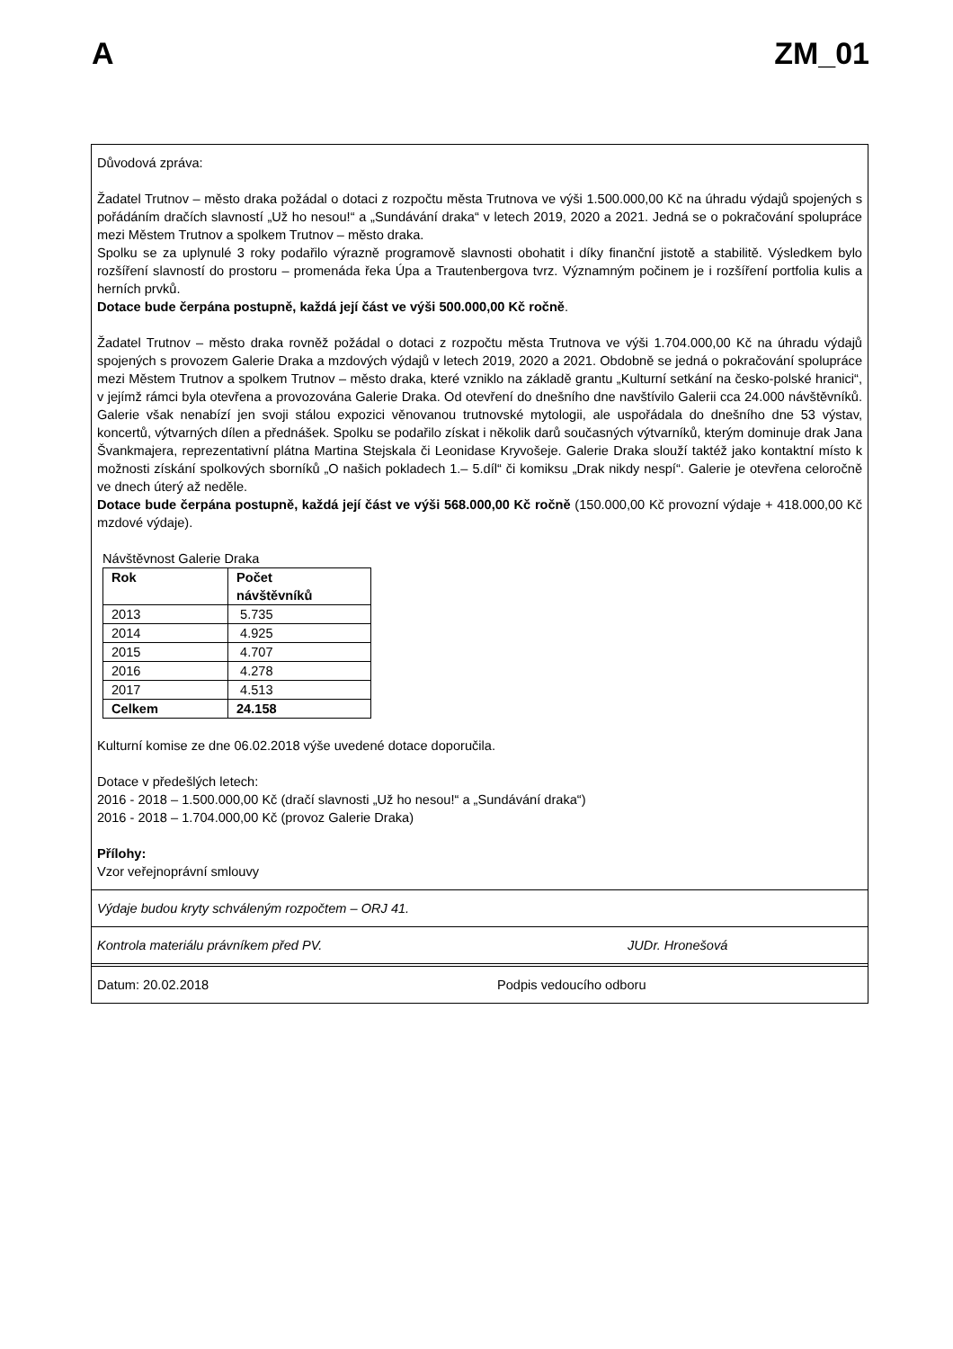A ZM_01
Důvodová zpráva:
Žadatel Trutnov – město draka požádal o dotaci z rozpočtu města Trutnova ve výši 1.500.000,00 Kč na úhradu výdajů spojených s pořádáním dračích slavností „Už ho nesou!“ a „Sundávání draka“ v letech 2019, 2020 a 2021. Jedná se o pokračování spolupráce mezi Městem Trutnov a spolkem Trutnov – město draka.
Spolku se za uplynulé 3 roky podařilo výrazně programově slavnosti obohatit i díky finanční jistotě a stabilitě. Výsledkem bylo rozšíření slavností do prostoru – promenáda řeka Úpa a Trautenbergova tvrz. Významným počinem je i rozšíření portfolia kulis a herních prvků.
Dotace bude čerpána postupně, každá její část ve výši 500.000,00 Kč ročně.
Žadatel Trutnov – město draka rovněž požádal o dotaci z rozpočtu města Trutnova ve výši 1.704.000,00 Kč na úhradu výdajů spojených s provozem Galerie Draka a mzdových výdajů v letech 2019, 2020 a 2021. Obdobně se jedná o pokračování spolupráce mezi Městem Trutnov a spolkem Trutnov – město draka, které vzniklo na základě grantu „Kulturní setkání na česko-polské hranici“, v jejímž rámci byla otevřena a provozována Galerie Draka. Od otevření do dnešního dne navštívilo Galerii cca 24.000 návštěvníků. Galerie však nenabízí jen svoji stálou expozici věnovanou trutnovské mytologii, ale uspořádala do dnešního dne 53 výstav, koncertů, výtvarných dílen a přednášek. Spolku se podařilo získat i několik darů současných výtvarníků, kterým dominuje drak Jana Švankmajera, reprezentativní plátna Martina Stejskala či Leonidase Kryvošeje. Galerie Draka slouží taktéž jako kontaktní místo k možnosti získání spolkových sborníků „O našich pokladech 1.– 5.díl“ či komiksu „Drak nikdy nespí“. Galerie je otevřena celoročně ve dnech úterý až neděle.
Dotace bude čerpána postupně, každá její část ve výši 568.000,00 Kč ročně (150.000,00 Kč provozní výdaje + 418.000,00 Kč mzdové výdaje).
Návštěvnost Galerie Draka
| Rok | Počet návštěvníků |
| --- | --- |
| 2013 | 5.735 |
| 2014 | 4.925 |
| 2015 | 4.707 |
| 2016 | 4.278 |
| 2017 | 4.513 |
| Celkem | 24.158 |
Kulturní komise ze dne 06.02.2018 výše uvedené dotace doporučila.
Dotace v předešlých letech:
2016 - 2018 – 1.500.000,00 Kč (dračí slavnosti „Už ho nesou!“ a „Sundávání draka“)
2016 - 2018 – 1.704.000,00 Kč (provoz Galerie Draka)
Přílohy:
Vzor veřejnoprávní smlouvy
Výdaje budou kryty schváleným rozpočtem – ORJ 41.
Kontrola materiálu právníkem před PV. JUDr. Hronešová
Datum: 20.02.2018 Podpis vedoucího odboru